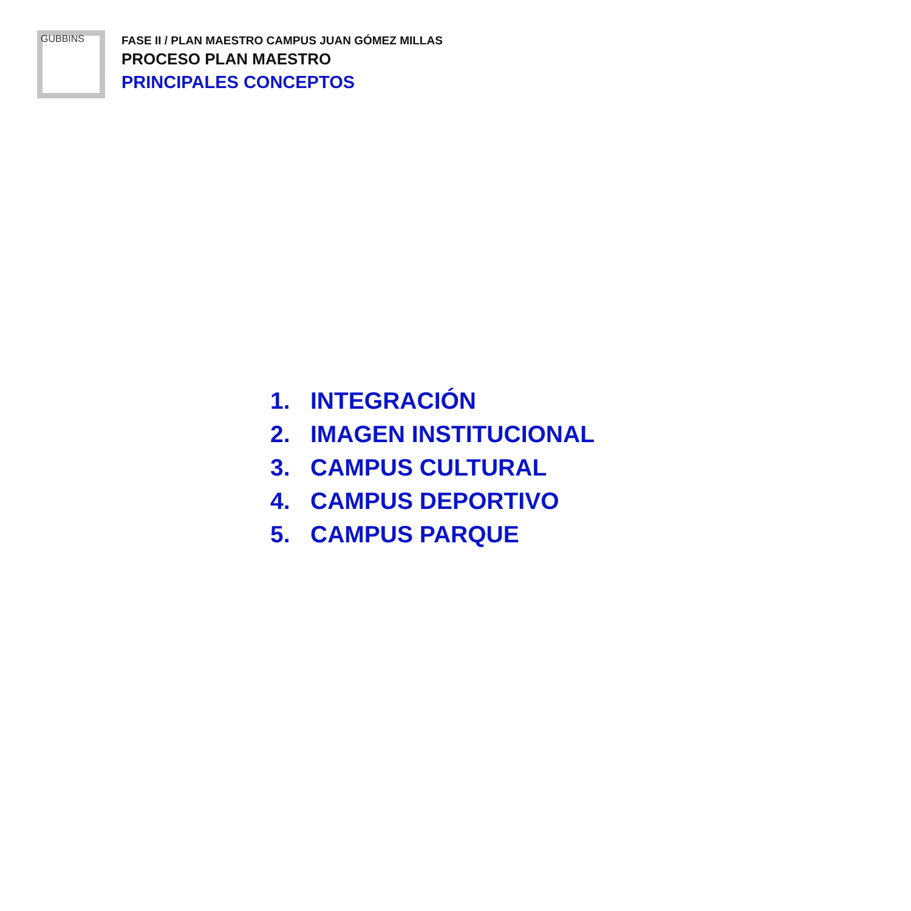GUBBINS
FASE II / PLAN MAESTRO CAMPUS JUAN GÓMEZ MILLAS
PROCESO PLAN MAESTRO
PRINCIPALES CONCEPTOS
1. INTEGRACIÓN
2. IMAGEN INSTITUCIONAL
3. CAMPUS CULTURAL
4. CAMPUS DEPORTIVO
5. CAMPUS PARQUE